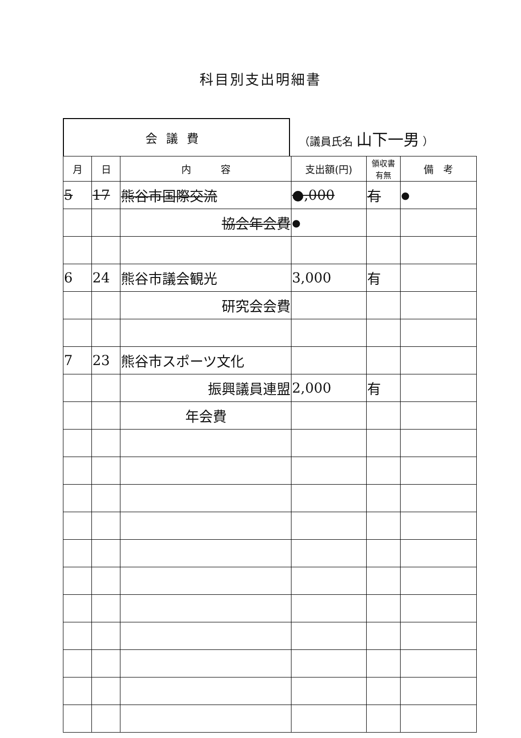科目別支出明細書
会議費 （議員氏名 山下一男 ）
| 月 | 日 | 内 容 | 支出額(円) | 領収書 有無 | 備 考 |
| --- | --- | --- | --- | --- | --- |
| 5 | 17 | 熊谷市国際交流 | ●,000 | 有 | ● |
| | | 協会年会費 | ● | | |
| 6 | 24 | 熊谷市議会観光 | 3,000 | 有 | |
| | | 研究会会費 | | | |
| 7 | 23 | 熊谷市スポーツ文化 | | | |
| | | 振興議員連盟 | 2,000 | 有 | |
| | | 年会費 | | | |